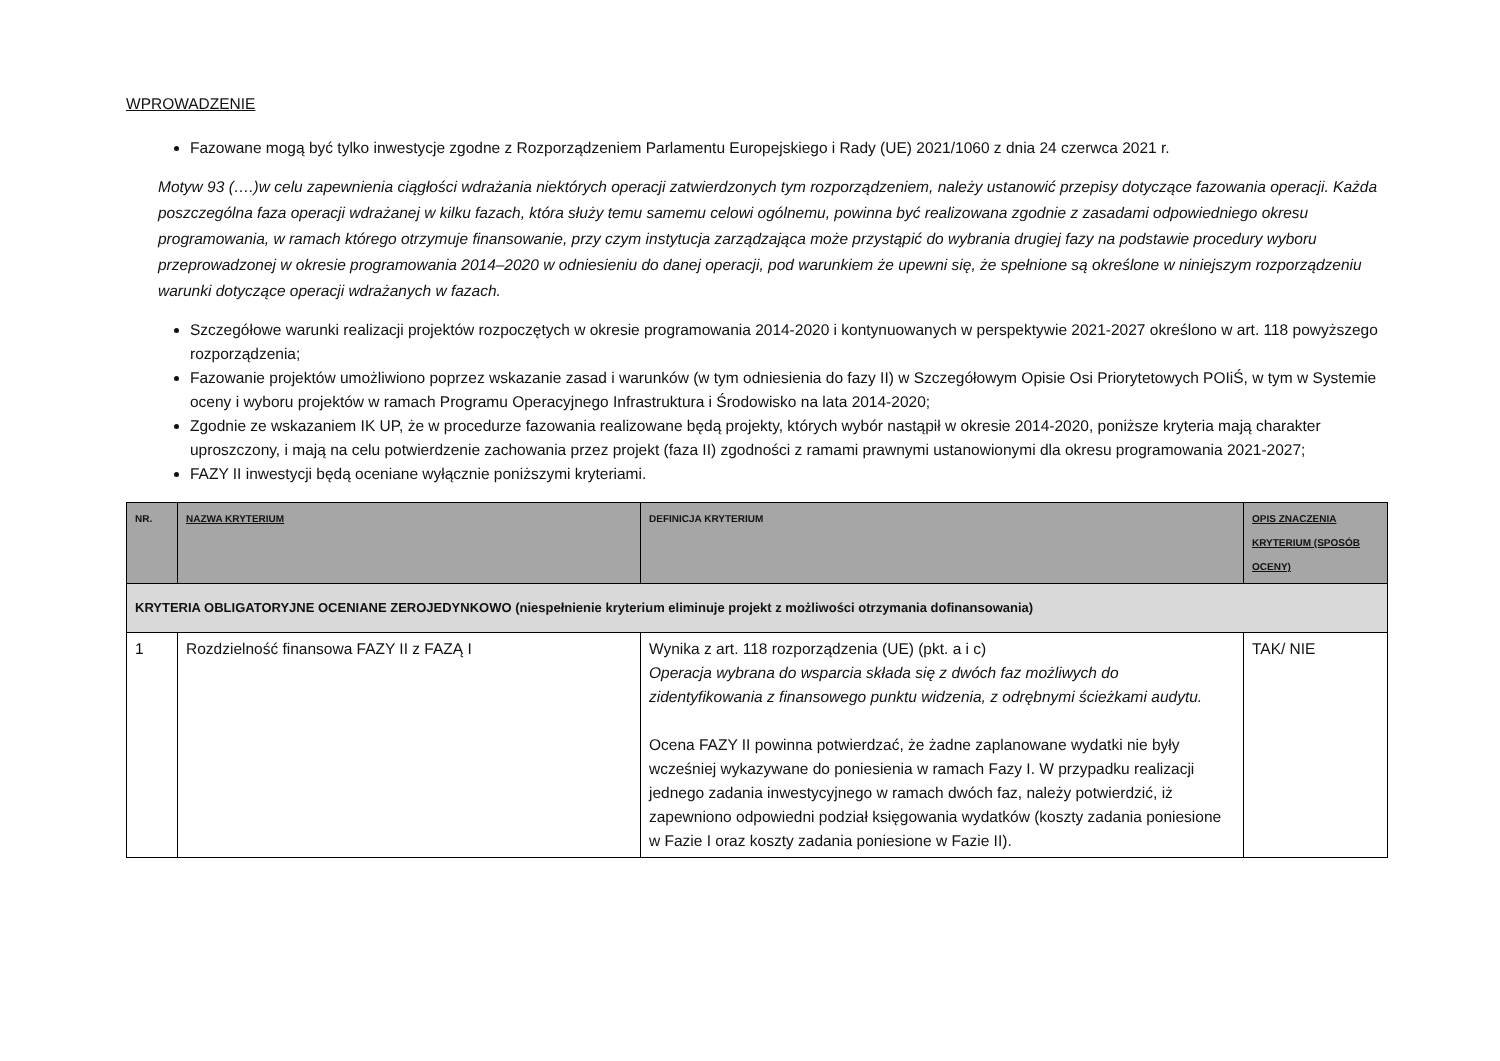WPROWADZENIE
Fazowane mogą być tylko inwestycje zgodne z Rozporządzeniem Parlamentu Europejskiego i Rady (UE) 2021/1060 z dnia 24 czerwca 2021 r.
Motyw 93 (….)w celu zapewnienia ciągłości wdrażania niektórych operacji zatwierdzonych tym rozporządzeniem, należy ustanowić przepisy dotyczące fazowania operacji. Każda poszczególna faza operacji wdrażanej w kilku fazach, która służy temu samemu celowi ogólnemu, powinna być realizowana zgodnie z zasadami odpowiedniego okresu programowania, w ramach którego otrzymuje finansowanie, przy czym instytucja zarządzająca może przystąpić do wybrania drugiej fazy na podstawie procedury wyboru przeprowadzonej w okresie programowania 2014–2020 w odniesieniu do danej operacji, pod warunkiem że upewni się, że spełnione są określone w niniejszym rozporządzeniu warunki dotyczące operacji wdrażanych w fazach.
Szczegółowe warunki realizacji projektów rozpoczętych w okresie programowania 2014-2020 i kontynuowanych w perspektywie 2021-2027 określono w art. 118 powyższego rozporządzenia;
Fazowanie projektów umożliwiono poprzez wskazanie zasad i warunków (w tym odniesienia do fazy II) w Szczegółowym Opisie Osi Priorytetowych POIiŚ, w tym w Systemie oceny i wyboru projektów w ramach Programu Operacyjnego Infrastruktura i Środowisko na lata 2014-2020;
Zgodnie ze wskazaniem IK UP, że w procedurze fazowania realizowane będą projekty, których wybór nastąpił w okresie 2014-2020, poniższe kryteria mają charakter uproszczony, i mają na celu potwierdzenie zachowania przez projekt (faza II) zgodności z ramami prawnymi ustanowionymi dla okresu programowania 2021-2027;
FAZY II inwestycji będą oceniane wyłącznie poniższymi kryteriami.
| NR. | NAZWA KRYTERIUM | DEFINICJA KRYTERIUM | OPIS ZNACZENIA KRYTERIUM (SPOSÓB OCENY) |
| --- | --- | --- | --- |
| KRYTERIA OBLIGATORYJNE OCENIANE ZEROJEDYNKOWO (niespełnienie kryterium eliminuje projekt z możliwości otrzymania dofinansowania) | | | |
| 1 | Rozdzielność finansowa FAZY II z FAZĄ I | Wynika z art. 118 rozporządzenia (UE) (pkt. a i c) Operacja wybrana do wsparcia składa się z dwóch faz możliwych do zidentyfikowania z finansowego punktu widzenia, z odrębnymi ścieżkami audytu. Ocena FAZY II powinna potwierdzać, że żadne zaplanowane wydatki nie były wcześniej wykazywane do poniesienia w ramach Fazy I. W przypadku realizacji jednego zadania inwestycyjnego w ramach dwóch faz, należy potwierdzić, iż zapewniono odpowiedni podział księgowania wydatków (koszty zadania poniesione w Fazie I oraz koszty zadania poniesione w Fazie II). | TAK/ NIE |